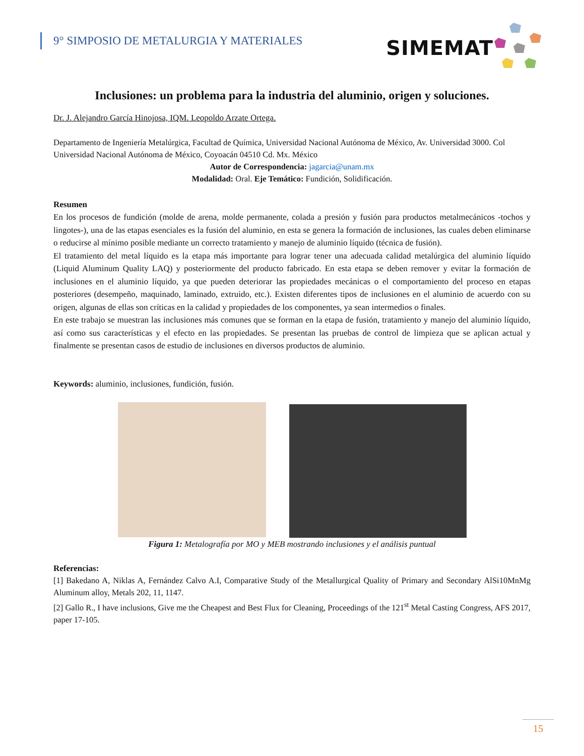9° SIMPOSIO DE METALURGIA Y MATERIALES
SIMEMAT
Inclusiones: un problema para la industria del aluminio, origen y soluciones.
Dr. J. Alejandro García Hinojosa, IQM. Leopoldo Arzate Ortega.
Departamento de Ingeniería Metalúrgica, Facultad de Química, Universidad Nacional Autónoma de México, Av. Universidad 3000. Col Universidad Nacional Autónoma de México, Coyoacán 04510 Cd. Mx. México
Autor de Correspondencia: jagarcia@unam.mx
Modalidad: Oral. Eje Temático: Fundición, Solidificación.
Resumen
En los procesos de fundición (molde de arena, molde permanente, colada a presión y fusión para productos metalmecánicos -tochos y lingotes-), una de las etapas esenciales es la fusión del aluminio, en esta se genera la formación de inclusiones, las cuales deben eliminarse o reducirse al mínimo posible mediante un correcto tratamiento y manejo de aluminio líquido (técnica de fusión).
El tratamiento del metal líquido es la etapa más importante para lograr tener una adecuada calidad metalúrgica del aluminio líquido (Liquid Aluminum Quality LAQ) y posteriormente del producto fabricado. En esta etapa se deben remover y evitar la formación de inclusiones en el aluminio líquido, ya que pueden deteriorar las propiedades mecánicas o el comportamiento del proceso en etapas posteriores (desempeño, maquinado, laminado, extruido, etc.). Existen diferentes tipos de inclusiones en el aluminio de acuerdo con su origen, algunas de ellas son críticas en la calidad y propiedades de los componentes, ya sean intermedios o finales.
En este trabajo se muestran las inclusiones más comunes que se forman en la etapa de fusión, tratamiento y manejo del aluminio líquido, así como sus características y el efecto en las propiedades. Se presentan las pruebas de control de limpieza que se aplican actual y finalmente se presentan casos de estudio de inclusiones en diversos productos de aluminio.
Keywords: aluminio, inclusiones, fundición, fusión.
Figura 1: Metalografía por MO y MEB mostrando inclusiones y el análisis puntual
Referencias:
[1] Bakedano A, Niklas A, Fernández Calvo A.I, Comparative Study of the Metallurgical Quality of Primary and Secondary AlSi10MnMg Aluminum alloy, Metals 202, 11, 1147.
[2] Gallo R., I have inclusions, Give me the Cheapest and Best Flux for Cleaning, Proceedings of the 121<sup>st</sup> Metal Casting Congress, AFS 2017, paper 17-105.
15